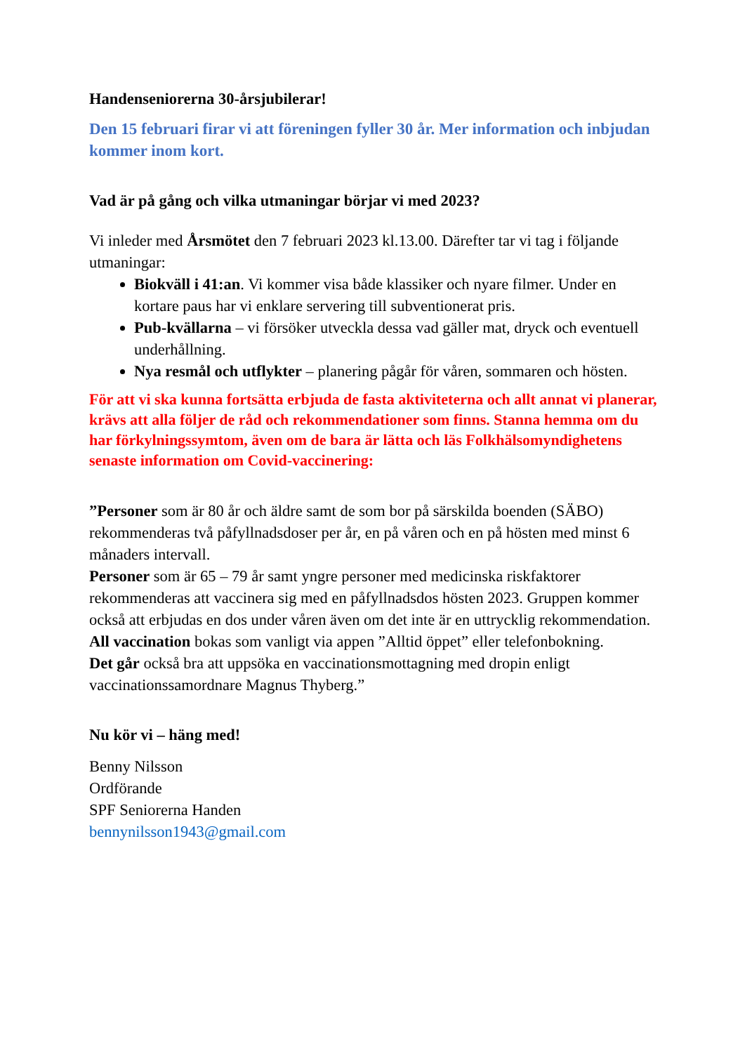Handenseniorerna 30-årsjubilerar!
Den 15 februari firar vi att föreningen fyller 30 år. Mer information och inbjudan kommer inom kort.
Vad är på gång och vilka utmaningar börjar vi med 2023?
Vi inleder med Årsmötet den 7 februari 2023 kl.13.00. Därefter tar vi tag i följande utmaningar:
Biokväll i 41:an. Vi kommer visa både klassiker och nyare filmer. Under en kortare paus har vi enklare servering till subventionerat pris.
Pub-kvällarna – vi försöker utveckla dessa vad gäller mat, dryck och eventuell underhållning.
Nya resmål och utflykter – planering pågår för våren, sommaren och hösten.
För att vi ska kunna fortsätta erbjuda de fasta aktiviteterna och allt annat vi planerar, krävs att alla följer de råd och rekommendationer som finns. Stanna hemma om du har förkylningssymtom, även om de bara är lätta och läs Folkhälsomyndighetens senaste information om Covid-vaccinering:
”Personer som är 80 år och äldre samt de som bor på särskilda boenden (SÄBO) rekommenderas två påfyllnadsdoser per år, en på våren och en på hösten med minst 6 månaders intervall.
Personer som är 65 – 79 år samt yngre personer med medicinska riskfaktorer rekommenderas att vaccinera sig med en påfyllnadsdos hösten 2023. Gruppen kommer också att erbjudas en dos under våren även om det inte är en uttrycklig rekommendation.
All vaccination bokas som vanligt via appen ”Alltid öppet” eller telefonbokning.
Det går också bra att uppsöka en vaccinationsmottagning med dropin enligt vaccinationssamordnare Magnus Thyberg.”
Nu kör vi – häng med!
Benny Nilsson
Ordförande
SPF Seniorerna Handen
bennynilsson1943@gmail.com